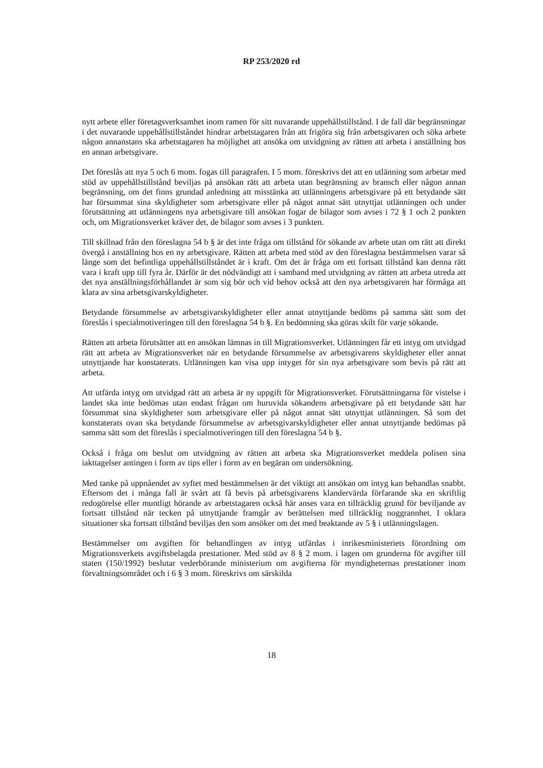RP 253/2020 rd
nytt arbete eller företagsverksamhet inom ramen för sitt nuvarande uppehållstillstånd. I de fall där begränsningar i det nuvarande uppehållstillståndet hindrar arbetstagaren från att frigöra sig från arbetsgivaren och söka arbete någon annanstans ska arbetstagaren ha möjlighet att ansöka om utvidgning av rätten att arbeta i anställning hos en annan arbetsgivare.
Det föreslås att nya 5 och 6 mom. fogas till paragrafen. I 5 mom. föreskrivs det att en utlänning som arbetar med stöd av uppehållstillstånd beviljas på ansökan rätt att arbeta utan begränsning av bransch eller någon annan begränsning, om det finns grundad anledning att misstänka att utlänningens arbetsgivare på ett betydande sätt har försummat sina skyldigheter som arbetsgivare eller på något annat sätt utnyttjat utlänningen och under förutsättning att utlänningens nya arbetsgivare till ansökan fogar de bilagor som avses i 72 § 1 och 2 punkten och, om Migrationsverket kräver det, de bilagor som avses i 3 punkten.
Till skillnad från den föreslagna 54 b § är det inte fråga om tillstånd för sökande av arbete utan om rätt att direkt övergå i anställning hos en ny arbetsgivare. Rätten att arbeta med stöd av den föreslagna bestämmelsen varar så länge som det befintliga uppehållstillståndet är i kraft. Om det är fråga om ett fortsatt tillstånd kan denna rätt vara i kraft upp till fyra år. Därför är det nödvändigt att i samband med utvidgning av rätten att arbeta utreda att det nya anställningsförhållandet är som sig bör och vid behov också att den nya arbetsgivaren har förmåga att klara av sina arbetsgivarskyldigheter.
Betydande försummelse av arbetsgivarskyldigheter eller annat utnyttjande bedöms på samma sätt som det föreslås i specialmotiveringen till den föreslagna 54 b §. En bedömning ska göras skilt för varje sökande.
Rätten att arbeta förutsätter att en ansökan lämnas in till Migrationsverket. Utlänningen får ett intyg om utvidgad rätt att arbeta av Migrationsverket när en betydande försummelse av arbetsgivarens skyldigheter eller annat utnyttjande har konstaterats. Utlänningen kan visa upp intyget för sin nya arbetsgivare som bevis på rätt att arbeta.
Att utfärda intyg om utvidgad rätt att arbeta är ny uppgift för Migrationsverket. Förutsättningarna för vistelse i landet ska inte bedömas utan endast frågan om huruvida sökandens arbetsgivare på ett betydande sätt har försummat sina skyldigheter som arbetsgivare eller på något annat sätt utnyttjat utlänningen. Så som det konstaterats ovan ska betydande försummelse av arbetsgivarskyldigheter eller annat utnyttjande bedömas på samma sätt som det föreslås i specialmotiveringen till den föreslagna 54 b §.
Också i fråga om beslut om utvidgning av rätten att arbeta ska Migrationsverket meddela polisen sina iakttagelser antingen i form av tips eller i form av en begäran om undersökning.
Med tanke på uppnåendet av syftet med bestämmelsen är det viktigt att ansökan om intyg kan behandlas snabbt. Eftersom det i många fall är svårt att få bevis på arbetsgivarens klandervärda förfarande ska en skriftlig redogörelse eller muntligt hörande av arbetstagaren också här anses vara en tillräcklig grund för beviljande av fortsatt tillstånd när tecken på utnyttjande framgår av berättelsen med tillräcklig noggrannhet. I oklara situationer ska fortsatt tillstånd beviljas den som ansöker om det med beaktande av 5 § i utlänningslagen.
Bestämmelser om avgiften för behandlingen av intyg utfärdas i inrikesministeriets förordning om Migrationsverkets avgiftsbelagda prestationer. Med stöd av 8 § 2 mom. i lagen om grunderna för avgifter till staten (150/1992) beslutar vederbörande ministerium om avgifterna för myndigheternas prestationer inom förvaltningsområdet och i 6 § 3 mom. föreskrivs om särskilda
18